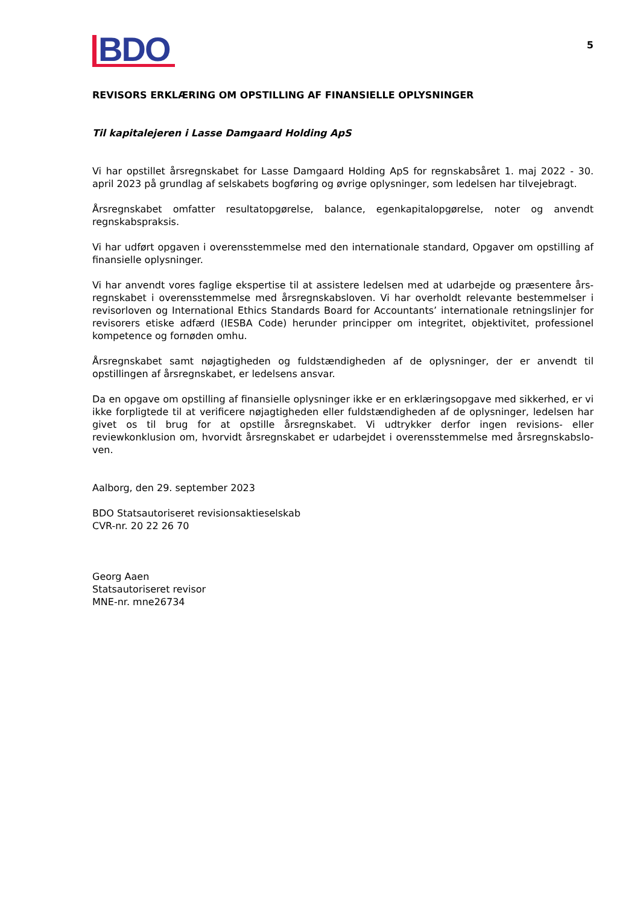BDO
5
REVISORS ERKLÆRING OM OPSTILLING AF FINANSIELLE OPLYSNINGER
Til kapitalejeren i Lasse Damgaard Holding ApS
Vi har opstillet årsregnskabet for Lasse Damgaard Holding ApS for regnskabsåret 1. maj 2022 - 30. april 2023 på grundlag af selskabets bogføring og øvrige oplysninger, som ledelsen har tilvejebragt.
Årsregnskabet omfatter resultatopgørelse, balance, egenkapitalopgørelse, noter og anvendt regnskabspraksis.
Vi har udført opgaven i overensstemmelse med den internationale standard, Opgaver om opstilling af finansielle oplysninger.
Vi har anvendt vores faglige ekspertise til at assistere ledelsen med at udarbejde og præsentere års-regnskabet i overensstemmelse med årsregnskabsloven. Vi har overholdt relevante bestemmelser i revisorloven og International Ethics Standards Board for Accountants’ internationale retningslinjer for revisorers etiske adfærd (IESBA Code) herunder principper om integritet, objektivitet, professionel kompetence og fornøden omhu.
Årsregnskabet samt nøjagtigheden og fuldstændigheden af de oplysninger, der er anvendt til opstillingen af årsregnskabet, er ledelsens ansvar.
Da en opgave om opstilling af finansielle oplysninger ikke er en erklæringsopgave med sikkerhed, er vi ikke forpligtede til at verificere nøjagtigheden eller fuldstændigheden af de oplysninger, ledelsen har givet os til brug for at opstille årsregnskabet. Vi udtrykker derfor ingen revisions- eller reviewkonklusion om, hvorvidt årsregnskabet er udarbejdet i overensstemmelse med årsregnskabslo-ven.
Aalborg, den 29. september 2023
BDO Statsautoriseret revisionsaktieselskab
CVR-nr. 20 22 26 70
Georg Aaen
Statsautoriseret revisor
MNE-nr. mne26734